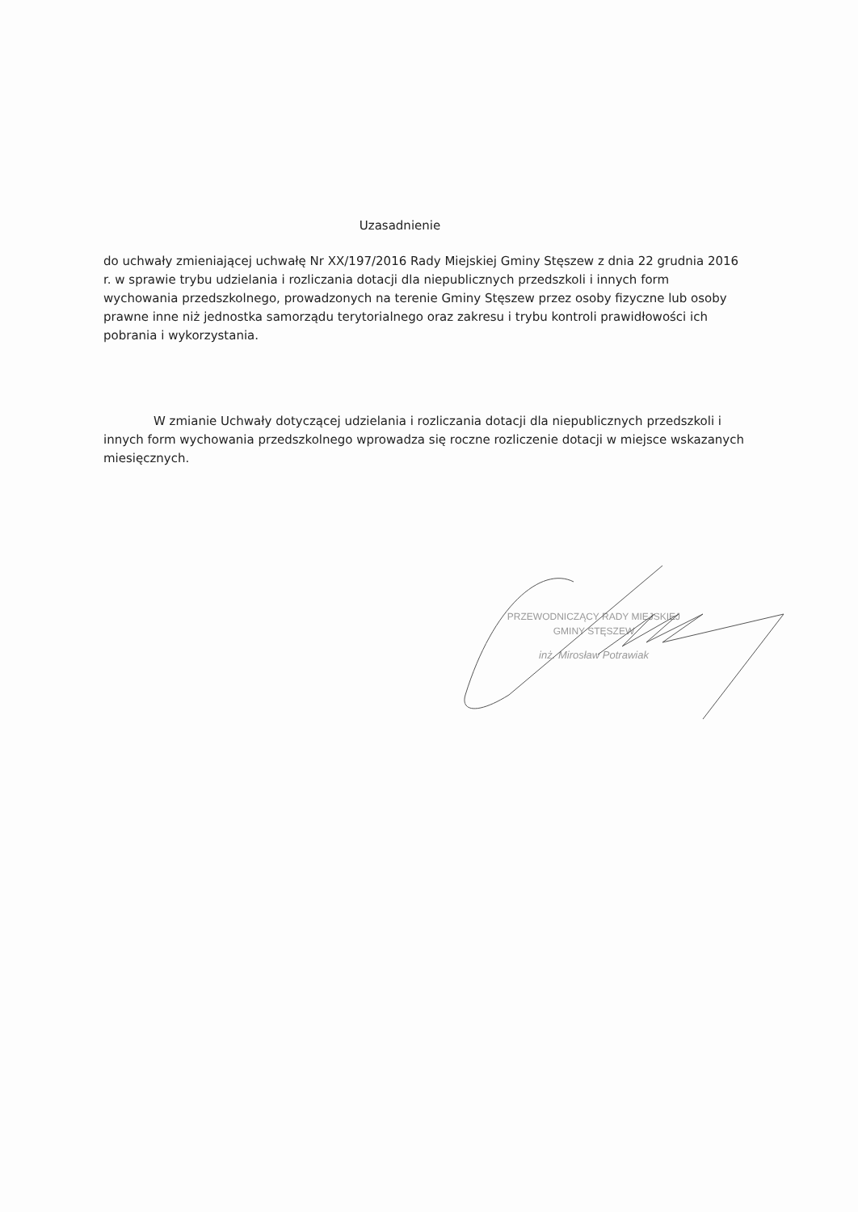Uzasadnienie
do uchwały zmieniającej uchwałę Nr XX/197/2016 Rady Miejskiej Gminy Stęszew z dnia 22 grudnia 2016 r. w sprawie trybu udzielania i rozliczania dotacji dla niepublicznych przedszkoli i innych form wychowania przedszkolnego, prowadzonych na terenie Gminy Stęszew przez osoby fizyczne lub osoby prawne inne niż jednostka samorządu terytorialnego oraz zakresu i trybu kontroli prawidłowości ich pobrania i wykorzystania.
W zmianie Uchwały dotyczącej udzielania i rozliczania dotacji dla niepublicznych przedszkoli i innych form wychowania przedszkolnego wprowadza się roczne rozliczenie dotacji w miejsce wskazanych miesięcznych.
PRZEWODNICZĄCY RADY MIEJSKIEJ
GMINY STĘSZEW
inż. Mirosław Potrawiak